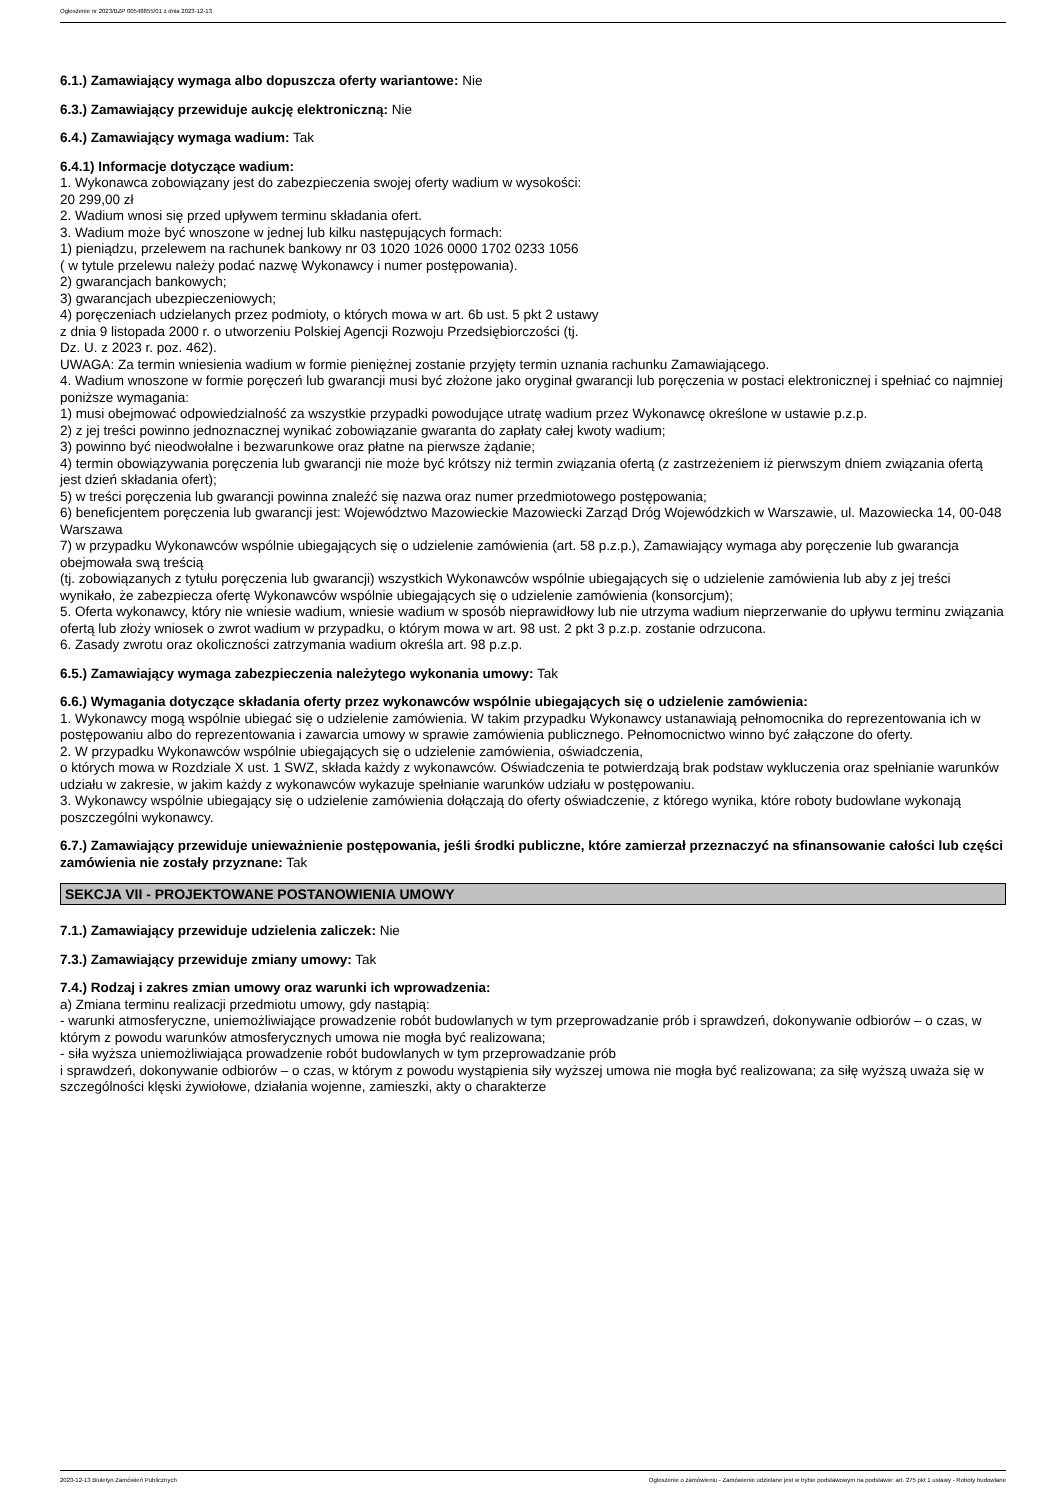Ogłoszenie nr 2023/BZP 00548855/01 z dnia 2023-12-13
6.1.) Zamawiający wymaga albo dopuszcza oferty wariantowe: Nie
6.3.) Zamawiający przewiduje aukcję elektroniczną: Nie
6.4.) Zamawiający wymaga wadium: Tak
6.4.1) Informacje dotyczące wadium:
1. Wykonawca zobowiązany jest do zabezpieczenia swojej oferty wadium w wysokości:
20 299,00 zł
2. Wadium wnosi się przed upływem terminu składania ofert.
3. Wadium może być wnoszone w jednej lub kilku następujących formach:
1) pieniądzu, przelewem na rachunek bankowy nr 03 1020 1026 0000 1702 0233 1056
( w tytule przelewu należy podać nazwę Wykonawcy i numer postępowania).
2) gwarancjach bankowych;
3) gwarancjach ubezpieczeniowych;
4) poręczeniach udzielanych przez podmioty, o których mowa w art. 6b ust. 5 pkt 2 ustawy
z dnia 9 listopada 2000 r. o utworzeniu Polskiej Agencji Rozwoju Przedsiębiorczości (tj.
Dz. U. z 2023 r. poz. 462).
UWAGA: Za termin wniesienia wadium w formie pieniężnej zostanie przyjęty termin uznania rachunku Zamawiającego.
4. Wadium wnoszone w formie poręczeń lub gwarancji musi być złożone jako oryginał gwarancji lub poręczenia w postaci elektronicznej i spełniać co najmniej poniższe wymagania:
1) musi obejmować odpowiedzialność za wszystkie przypadki powodujące utratę wadium przez Wykonawcę określone w ustawie p.z.p.
2) z jej treści powinno jednoznacznej wynikać zobowiązanie gwaranta do zapłaty całej kwoty wadium;
3) powinno być nieodwołalne i bezwarunkowe oraz płatne na pierwsze żądanie;
4) termin obowiązywania poręczenia lub gwarancji nie może być krótszy niż termin związania ofertą (z zastrzeżeniem iż pierwszym dniem związania ofertą jest dzień składania ofert);
5) w treści poręczenia lub gwarancji powinna znaleźć się nazwa oraz numer przedmiotowego postępowania;
6) beneficjentem poręczenia lub gwarancji jest: Województwo Mazowieckie Mazowiecki Zarząd Dróg Wojewódzkich w Warszawie, ul. Mazowiecka 14, 00-048 Warszawa
7) w przypadku Wykonawców wspólnie ubiegających się o udzielenie zamówienia (art. 58 p.z.p.), Zamawiający wymaga aby poręczenie lub gwarancja obejmowała swą treścią
(tj. zobowiązanych z tytułu poręczenia lub gwarancji) wszystkich Wykonawców wspólnie ubiegających się o udzielenie zamówienia lub aby z jej treści wynikało, że zabezpiecza ofertę Wykonawców wspólnie ubiegających się o udzielenie zamówienia (konsorcjum);
5. Oferta wykonawcy, który nie wniesie wadium, wniesie wadium w sposób nieprawidłowy lub nie utrzyma wadium nieprzerwanie do upływu terminu związania ofertą lub złoży wniosek o zwrot wadium w przypadku, o którym mowa w art. 98 ust. 2 pkt 3 p.z.p. zostanie odrzucona.
6. Zasady zwrotu oraz okoliczności zatrzymania wadium określa art. 98 p.z.p.
6.5.) Zamawiający wymaga zabezpieczenia należytego wykonania umowy: Tak
6.6.) Wymagania dotyczące składania oferty przez wykonawców wspólnie ubiegających się o udzielenie zamówienia:
1. Wykonawcy mogą wspólnie ubiegać się o udzielenie zamówienia. W takim przypadku Wykonawcy ustanawiają pełnomocnika do reprezentowania ich w postępowaniu albo do reprezentowania i zawarcia umowy w sprawie zamówienia publicznego. Pełnomocnictwo winno być załączone do oferty.
2. W przypadku Wykonawców wspólnie ubiegających się o udzielenie zamówienia, oświadczenia,
o których mowa w Rozdziale X ust. 1 SWZ, składa każdy z wykonawców. Oświadczenia te potwierdzają brak podstaw wykluczenia oraz spełnianie warunków udziału w zakresie, w jakim każdy z wykonawców wykazuje spełnianie warunków udziału w postępowaniu.
3. Wykonawcy wspólnie ubiegający się o udzielenie zamówienia dołączają do oferty oświadczenie, z którego wynika, które roboty budowlane wykonają poszczególni wykonawcy.
6.7.) Zamawiający przewiduje unieważnienie postępowania, jeśli środki publiczne, które zamierzał przeznaczyć na sfinansowanie całości lub części zamówienia nie zostały przyznane: Tak
SEKCJA VII - PROJEKTOWANE POSTANOWIENIA UMOWY
7.1.) Zamawiający przewiduje udzielenia zaliczek: Nie
7.3.) Zamawiający przewiduje zmiany umowy: Tak
7.4.) Rodzaj i zakres zmian umowy oraz warunki ich wprowadzenia:
a) Zmiana terminu realizacji przedmiotu umowy, gdy nastąpią:
- warunki atmosferyczne, uniemożliwiające prowadzenie robót budowlanych w tym przeprowadzanie prób i sprawdzeń, dokonywanie odbiorów – o czas, w którym z powodu warunków atmosferycznych umowa nie mogła być realizowana;
- siła wyższa uniemożliwiająca prowadzenie robót budowlanych w tym przeprowadzanie prób
i sprawdzeń, dokonywanie odbiorów – o czas, w którym z powodu wystąpienia siły wyższej umowa nie mogła być realizowana; za siłę wyższą uważa się w szczególności klęski żywiołowe, działania wojenne, zamieszki, akty o charakterze
2023-12-13 Biuletyn Zamówień Publicznych Ogłoszenie o zamówieniu - Zamówienie udzielane jest w trybie podstawowym na podstawie: art. 275 pkt 1 ustawy - Roboty budowlane